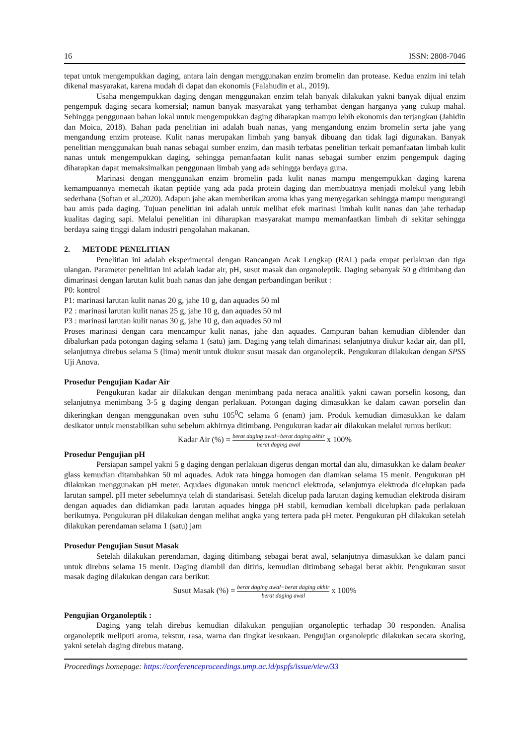16 ISSN: 2808-7046
tepat untuk mengempukkan daging, antara lain dengan menggunakan enzim bromelin dan protease. Kedua enzim ini telah dikenal masyarakat, karena mudah di dapat dan ekonomis (Falahudin et al., 2019).
Usaha mengempukkan daging dengan menggunakan enzim telah banyak dilakukan yakni banyak dijual enzim pengempuk daging secara komersial; namun banyak masyarakat yang terhambat dengan harganya yang cukup mahal. Sehingga penggunaan bahan lokal untuk mengempukkan daging diharapkan mampu lebih ekonomis dan terjangkau (Jahidin dan Moica, 2018). Bahan pada penelitian ini adalah buah nanas, yang mengandung enzim bromelin serta jahe yang mengandung enzim protease. Kulit nanas merupakan limbah yang banyak dibuang dan tidak lagi digunakan. Banyak penelitian menggunakan buah nanas sebagai sumber enzim, dan masih terbatas penelitian terkait pemanfaatan limbah kulit nanas untuk mengempukkan daging, sehingga pemanfaatan kulit nanas sebagai sumber enzim pengempuk daging diharapkan dapat memaksimalkan penggunaan limbah yang ada sehingga berdaya guna.
Marinasi dengan menggunakan enzim bromelin pada kulit nanas mampu mengempukkan daging karena kemampuannya memecah ikatan peptide yang ada pada protein daging dan membuatnya menjadi molekul yang lebih sederhana (Softan et al.,2020). Adapun jahe akan memberikan aroma khas yang menyegarkan sehingga mampu mengurangi bau amis pada daging. Tujuan penelitian ini adalah untuk melihat efek marinasi limbah kulit nanas dan jahe terhadap kualitas daging sapi. Melalui penelitian ini diharapkan masyarakat mampu memanfaatkan limbah di sekitar sehingga berdaya saing tinggi dalam industri pengolahan makanan.
2. METODE PENELITIAN
Penelitian ini adalah eksperimental dengan Rancangan Acak Lengkap (RAL) pada empat perlakuan dan tiga ulangan. Parameter penelitian ini adalah kadar air, pH, susut masak dan organoleptik. Daging sebanyak 50 g ditimbang dan dimarinasi dengan larutan kulit buah nanas dan jahe dengan perbandingan berikut :
P0: kontrol
P1: marinasi larutan kulit nanas 20 g, jahe 10 g, dan aquades 50 ml
P2 : marinasi larutan kulit nanas 25 g, jahe 10 g, dan aquades 50 ml
P3 : marinasi larutan kulit nanas 30 g, jahe 10 g, dan aquades 50 ml
Proses marinasi dengan cara mencampur kulit nanas, jahe dan aquades. Campuran bahan kemudian diblender dan dibalurkan pada potongan daging selama 1 (satu) jam. Daging yang telah dimarinasi selanjutnya diukur kadar air, dan pH, selanjutnya direbus selama 5 (lima) menit untuk diukur susut masak dan organoleptik. Pengukuran dilakukan dengan SPSS Uji Anova.
Prosedur Pengujian Kadar Air
Pengukuran kadar air dilakukan dengan menimbang pada neraca analitik yakni cawan porselin kosong, dan selanjutnya menimbang 3-5 g daging dengan perlakuan. Potongan daging dimasukkan ke dalam cawan porselin dan dikeringkan dengan menggunakan oven suhu 105<sup>0</sup>C selama 6 (enam) jam. Produk kemudian dimasukkan ke dalam desikator untuk menstabilkan suhu sebelum akhirnya ditimbang. Pengukuran kadar air dilakukan melalui rumus berikut:
Kadar Air (%) = berat daging awal−berat daging akhir berat daging awal x 100%
Prosedur Pengujian pH
Persiapan sampel yakni 5 g daging dengan perlakuan digerus dengan mortal dan alu, dimasukkan ke dalam beaker glass kemudian ditambahkan 50 ml aquades. Aduk rata hingga homogen dan diamkan selama 15 menit. Pengukuran pH dilakukan menggunakan pH meter. Aqudaes digunakan untuk mencuci elektroda, selanjutnya elektroda dicelupkan pada larutan sampel. pH meter sebelumnya telah di standarisasi. Setelah dicelup pada larutan daging kemudian elektroda disiram dengan aquades dan didiamkan pada larutan aquades hingga pH stabil, kemudian kembali dicelupkan pada perlakuan berikutnya. Pengukuran pH dilakukan dengan melihat angka yang tertera pada pH meter. Pengukuran pH dilakukan setelah dilakukan perendaman selama 1 (satu) jam
Prosedur Pengujian Susut Masak
Setelah dilakukan perendaman, daging ditimbang sebagai berat awal, selanjutnya dimasukkan ke dalam panci untuk direbus selama 15 menit. Daging diambil dan ditiris, kemudian ditimbang sebagai berat akhir. Pengukuran susut masak daging dilakukan dengan cara berikut:
Susut Masak (%) = berat daging awal−berat daging akhir berat daging awal x 100%
Pengujian Organoleptik :
Daging yang telah direbus kemudian dilakukan pengujian organoleptic terhadap 30 responden. Analisa organoleptik meliputi aroma, tekstur, rasa, warna dan tingkat kesukaan. Pengujian organoleptic dilakukan secara skoring, yakni setelah daging direbus matang.
Proceedings homepage: https://conferenceproceedings.ump.ac.id/pspfs/issue/view/33